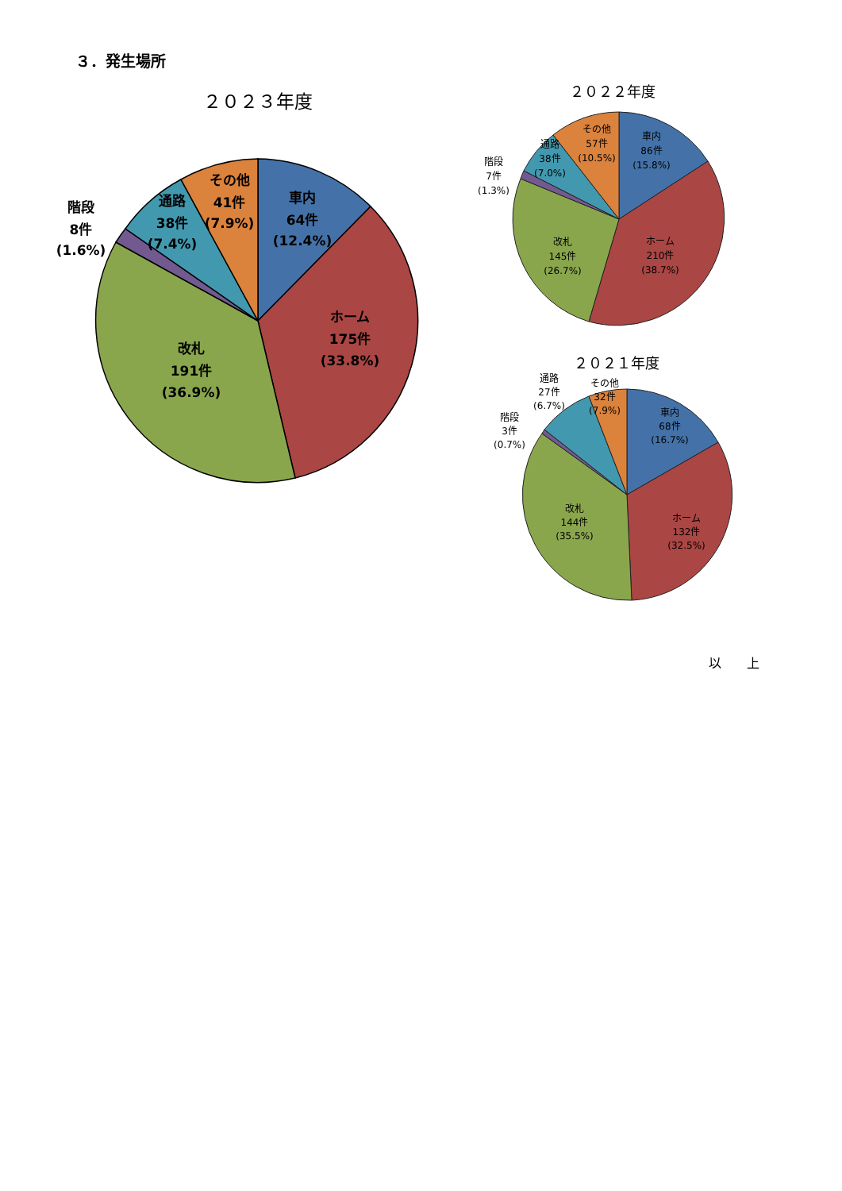３．発生場所
２０２３年度
車内
64件
(12.4%)
ホーム
175件
(33.8%)
改札
191件
(36.9%)
通路
38件
(7.4%)
その他
41件
(7.9%)
階段
8件
(1.6%)
２０２２年度
車内
86件
(15.8%)
ホーム
210件
(38.7%)
改札
145件
(26.7%)
通路
38件
(7.0%)
その他
57件
(10.5%)
階段
7件
(1.3%)
２０２１年度
車内
68件
(16.7%)
ホーム
132件
(32.5%)
改札
144件
(35.5%)
通路
27件
(6.7%)
その他
32件
(7.9%)
階段
3件
(0.7%)
以　　上